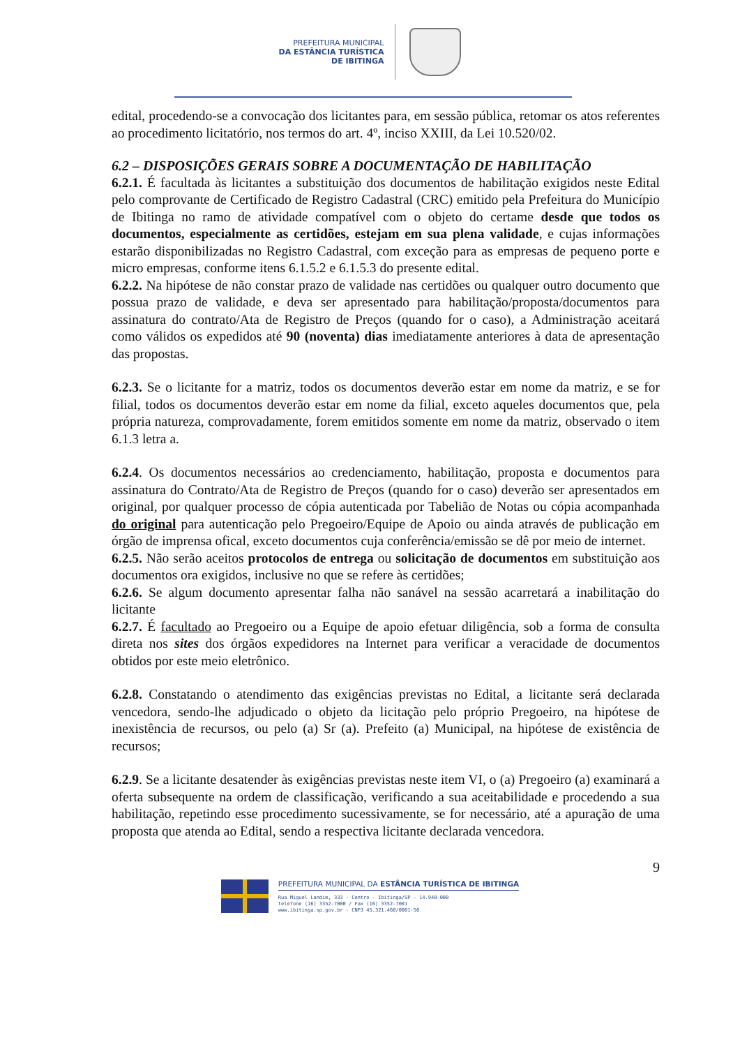PREFEITURA MUNICIPAL
DA ESTÂNCIA TURÍSTICA
DE IBITINGA
edital, procedendo-se a convocação dos licitantes para, em sessão pública, retomar os atos referentes ao procedimento licitatório, nos termos do art. 4º, inciso XXIII, da Lei 10.520/02.
6.2 – DISPOSIÇÕES GERAIS SOBRE A DOCUMENTAÇÃO DE HABILITAÇÃO
6.2.1. É facultada às licitantes a substituição dos documentos de habilitação exigidos neste Edital pelo comprovante de Certificado de Registro Cadastral (CRC) emitido pela Prefeitura do Município de Ibitinga no ramo de atividade compatível com o objeto do certame desde que todos os documentos, especialmente as certidões, estejam em sua plena validade, e cujas informações estarão disponibilizadas no Registro Cadastral, com exceção para as empresas de pequeno porte e micro empresas, conforme itens 6.1.5.2 e 6.1.5.3 do presente edital.
6.2.2. Na hipótese de não constar prazo de validade nas certidões ou qualquer outro documento que possua prazo de validade, e deva ser apresentado para habilitação/proposta/documentos para assinatura do contrato/Ata de Registro de Preços (quando for o caso), a Administração aceitará como válidos os expedidos até 90 (noventa) dias imediatamente anteriores à data de apresentação das propostas.
6.2.3. Se o licitante for a matriz, todos os documentos deverão estar em nome da matriz, e se for filial, todos os documentos deverão estar em nome da filial, exceto aqueles documentos que, pela própria natureza, comprovadamente, forem emitidos somente em nome da matriz, observado o item 6.1.3 letra a.
6.2.4. Os documentos necessários ao credenciamento, habilitação, proposta e documentos para assinatura do Contrato/Ata de Registro de Preços (quando for o caso) deverão ser apresentados em original, por qualquer processo de cópia autenticada por Tabelião de Notas ou cópia acompanhada do original para autenticação pelo Pregoeiro/Equipe de Apoio ou ainda através de publicação em órgão de imprensa ofical, exceto documentos cuja conferência/emissão se dê por meio de internet.
6.2.5. Não serão aceitos protocolos de entrega ou solicitação de documentos em substituição aos documentos ora exigidos, inclusive no que se refere às certidões;
6.2.6. Se algum documento apresentar falha não sanável na sessão acarretará a inabilitação do licitante
6.2.7. É facultado ao Pregoeiro ou a Equipe de apoio efetuar diligência, sob a forma de consulta direta nos sites dos órgãos expedidores na Internet para verificar a veracidade de documentos obtidos por este meio eletrônico.
6.2.8. Constatando o atendimento das exigências previstas no Edital, a licitante será declarada vencedora, sendo-lhe adjudicado o objeto da licitação pelo próprio Pregoeiro, na hipótese de inexistência de recursos, ou pelo (a) Sr (a). Prefeito (a) Municipal, na hipótese de existência de recursos;
6.2.9. Se a licitante desatender às exigências previstas neste item VI, o (a) Pregoeiro (a) examinará a oferta subsequente na ordem de classificação, verificando a sua aceitabilidade e procedendo a sua habilitação, repetindo esse procedimento sucessivamente, se for necessário, até a apuração de uma proposta que atenda ao Edital, sendo a respectiva licitante declarada vencedora.
9
PREFEITURA MUNICIPAL DA ESTÂNCIA TURÍSTICA DE IBITINGA
Rua Miguel Landim, 333 - Centro - Ibitinga/SP - 14.940-000
telefone (16) 3352-7000 / Fax (16) 3352-7001
www.ibitinga.sp.gov.br - CNPJ 45.321.460/0001-50